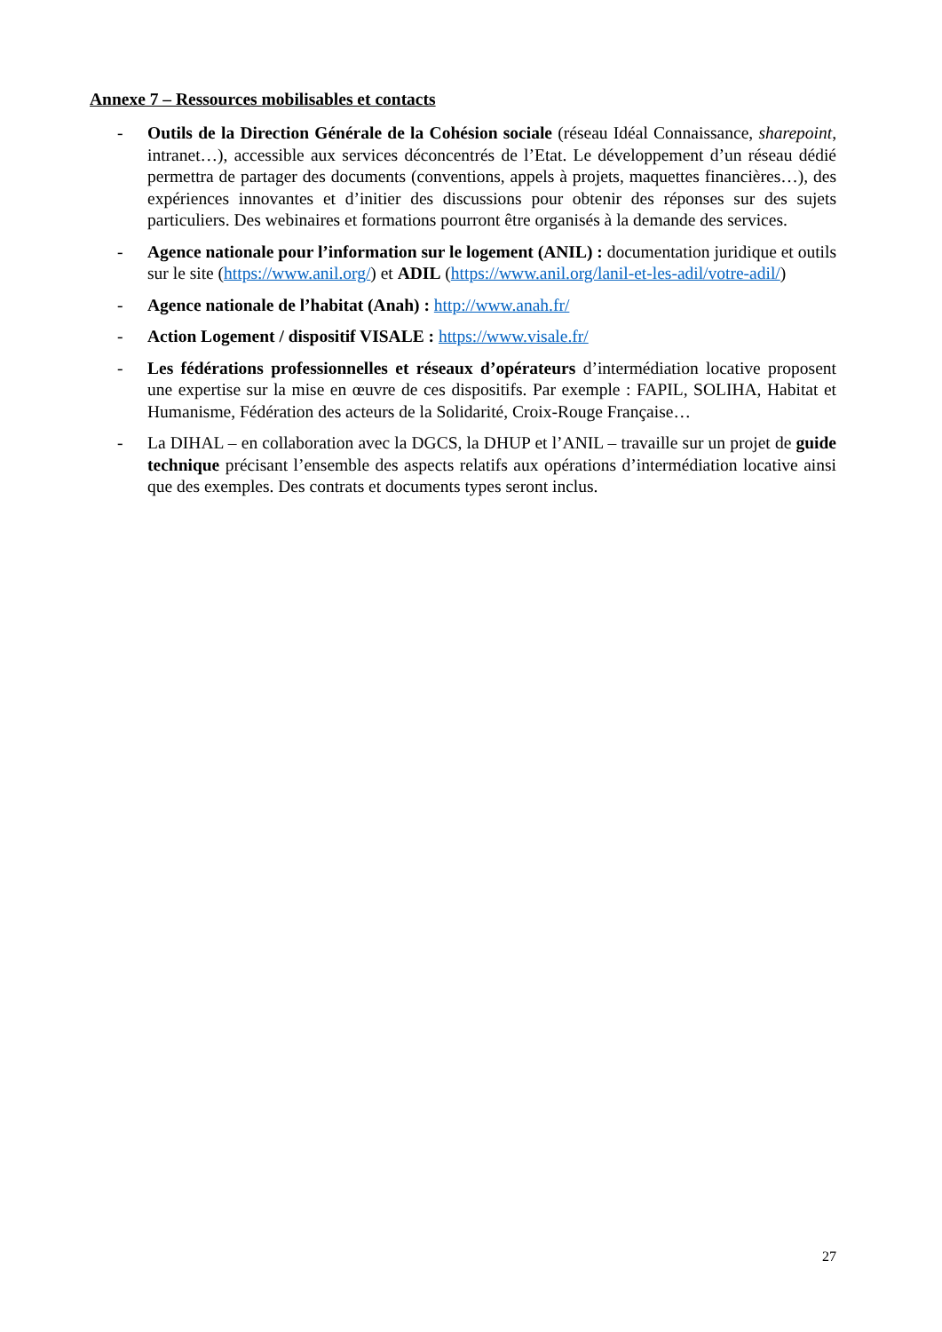Annexe 7 – Ressources mobilisables et contacts
- Outils de la Direction Générale de la Cohésion sociale (réseau Idéal Connaissance, sharepoint, intranet…), accessible aux services déconcentrés de l’Etat. Le développement d’un réseau dédié permettra de partager des documents (conventions, appels à projets, maquettes financières…), des expériences innovantes et d’initier des discussions pour obtenir des réponses sur des sujets particuliers. Des webinaires et formations pourront être organisés à la demande des services.
- Agence nationale pour l’information sur le logement (ANIL) : documentation juridique et outils sur le site (https://www.anil.org/) et ADIL (https://www.anil.org/lanil-et-les-adil/votre-adil/)
- Agence nationale de l’habitat (Anah) : http://www.anah.fr/
- Action Logement / dispositif VISALE : https://www.visale.fr/
- Les fédérations professionnelles et réseaux d’opérateurs d’intermédiation locative proposent une expertise sur la mise en œuvre de ces dispositifs. Par exemple : FAPIL, SOLIHA, Habitat et Humanisme, Fédération des acteurs de la Solidarité, Croix-Rouge Française…
- La DIHAL – en collaboration avec la DGCS, la DHUP et l’ANIL – travaille sur un projet de guide technique précisant l’ensemble des aspects relatifs aux opérations d’intermédiation locative ainsi que des exemples. Des contrats et documents types seront inclus.
27